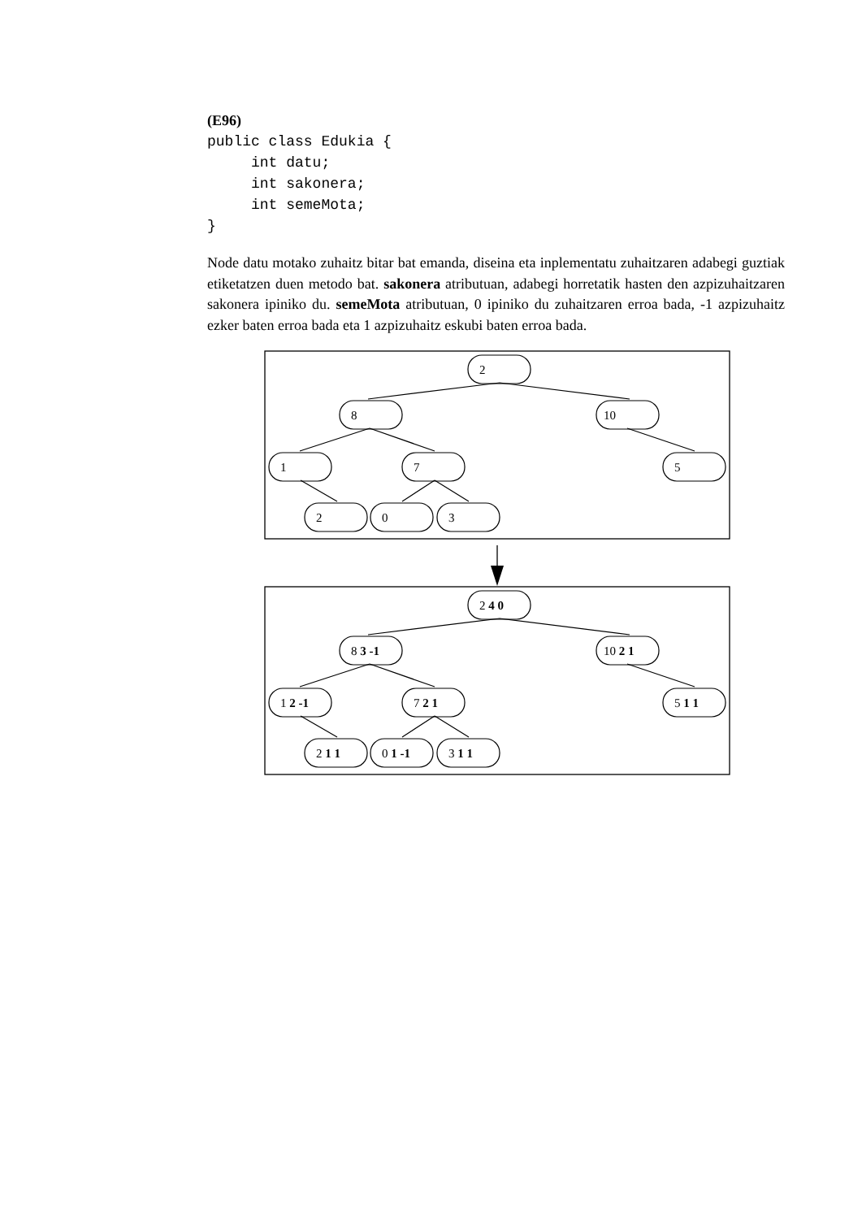(E96)
public class Edukia {
     int datu;
     int sakonera;
     int semeMota;
}
Node datu motako zuhaitz bitar bat emanda, diseina eta inplementatu zuhaitzaren adabegi guztiak etiketatzen duen metodo bat. sakonera atributuan, adabegi horretatik hasten den azpizuhaitzaren sakonera ipiniko du. semeMota atributuan, 0 ipiniko du zuhaitzaren erroa bada, -1 azpizuhaitz ezker baten erroa bada eta 1 azpizuhaitz eskubi baten erroa bada.
2
8
10
1
7
5
2
0
3
2 4 0
8 3 -1
10 2 1
1 2 -1
7 2 1
5 1 1
2 1 1
0 1 -1
3 1 1